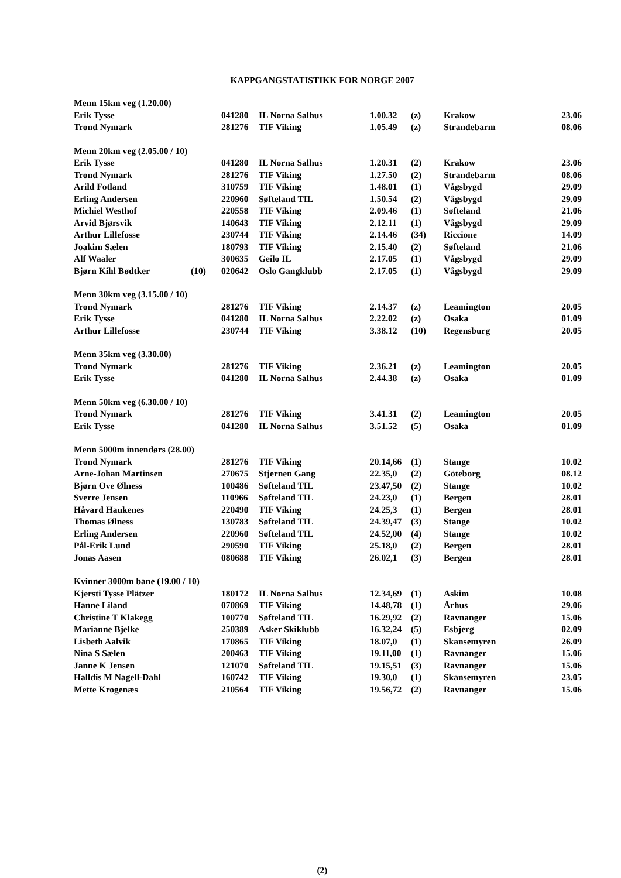KAPPGANGSTATISTIKK FOR NORGE 2007
| Menn 15km veg (1.20.00) | | | | | | | |
| Erik Tysse | | 041280 | IL Norna Salhus | 1.00.32 | (z) | Krakow | 23.06 |
| Trond Nymark | | 281276 | TIF Viking | 1.05.49 | (z) | Strandebarm | 08.06 |
| Menn 20km veg (2.05.00 / 10) | | | | | | | |
| Erik Tysse | | 041280 | IL Norna Salhus | 1.20.31 | (2) | Krakow | 23.06 |
| Trond Nymark | | 281276 | TIF Viking | 1.27.50 | (2) | Strandebarm | 08.06 |
| Arild Fotland | | 310759 | TIF Viking | 1.48.01 | (1) | Vågsbygd | 29.09 |
| Erling Andersen | | 220960 | Søfteland TIL | 1.50.54 | (2) | Vågsbygd | 29.09 |
| Michiel Westhof | | 220558 | TIF Viking | 2.09.46 | (1) | Søfteland | 21.06 |
| Arvid Bjørsvik | | 140643 | TIF Viking | 2.12.11 | (1) | Vågsbygd | 29.09 |
| Arthur Lillefosse | | 230744 | TIF Viking | 2.14.46 | (34) | Riccione | 14.09 |
| Joakim Sælen | | 180793 | TIF Viking | 2.15.40 | (2) | Søfteland | 21.06 |
| Alf Waaler | | 300635 | Geilo IL | 2.17.05 | (1) | Vågsbygd | 29.09 |
| Bjørn Kihl Bødtker | (10) | 020642 | Oslo Gangklubb | 2.17.05 | (1) | Vågsbygd | 29.09 |
| Menn 30km veg (3.15.00 / 10) | | | | | | | |
| Trond Nymark | | 281276 | TIF Viking | 2.14.37 | (z) | Leamington | 20.05 |
| Erik Tysse | | 041280 | IL Norna Salhus | 2.22.02 | (z) | Osaka | 01.09 |
| Arthur Lillefosse | | 230744 | TIF Viking | 3.38.12 | (10) | Regensburg | 20.05 |
| Menn 35km veg (3.30.00) | | | | | | | |
| Trond Nymark | | 281276 | TIF Viking | 2.36.21 | (z) | Leamington | 20.05 |
| Erik Tysse | | 041280 | IL Norna Salhus | 2.44.38 | (z) | Osaka | 01.09 |
| Menn 50km veg (6.30.00 / 10) | | | | | | | |
| Trond Nymark | | 281276 | TIF Viking | 3.41.31 | (2) | Leamington | 20.05 |
| Erik Tysse | | 041280 | IL Norna Salhus | 3.51.52 | (5) | Osaka | 01.09 |
| Menn 5000m innendørs (28.00) | | | | | | | |
| Trond Nymark | | 281276 | TIF Viking | 20.14,66 | (1) | Stange | 10.02 |
| Arne-Johan Martinsen | | 270675 | Stjernen Gang | 22.35,0 | (2) | Göteborg | 08.12 |
| Bjørn Ove Ølness | | 100486 | Søfteland TIL | 23.47,50 | (2) | Stange | 10.02 |
| Sverre Jensen | | 110966 | Søfteland TIL | 24.23,0 | (1) | Bergen | 28.01 |
| Håvard Haukenes | | 220490 | TIF Viking | 24.25,3 | (1) | Bergen | 28.01 |
| Thomas Ølness | | 130783 | Søfteland TIL | 24.39,47 | (3) | Stange | 10.02 |
| Erling Andersen | | 220960 | Søfteland TIL | 24.52,00 | (4) | Stange | 10.02 |
| Pål-Erik Lund | | 290590 | TIF Viking | 25.18,0 | (2) | Bergen | 28.01 |
| Jonas Aasen | | 080688 | TIF Viking | 26.02,1 | (3) | Bergen | 28.01 |
| Kvinner 3000m bane (19.00 / 10) | | | | | | | |
| Kjersti Tysse Plätzer | | 180172 | IL Norna Salhus | 12.34,69 | (1) | Askim | 10.08 |
| Hanne Liland | | 070869 | TIF Viking | 14.48,78 | (1) | Århus | 29.06 |
| Christine T Klakegg | | 100770 | Søfteland TIL | 16.29,92 | (2) | Ravnanger | 15.06 |
| Marianne Bjelke | | 250389 | Asker Skiklubb | 16.32,24 | (5) | Esbjerg | 02.09 |
| Lisbeth Aalvik | | 170865 | TIF Viking | 18.07,0 | (1) | Skansemyren | 26.09 |
| Nina S Sælen | | 200463 | TIF Viking | 19.11,00 | (1) | Ravnanger | 15.06 |
| Janne K Jensen | | 121070 | Søfteland TIL | 19.15,51 | (3) | Ravnanger | 15.06 |
| Halldis M Nagell-Dahl | | 160742 | TIF Viking | 19.30,0 | (1) | Skansemyren | 23.05 |
| Mette Krogenæs | | 210564 | TIF Viking | 19.56,72 | (2) | Ravnanger | 15.06 |
(2)